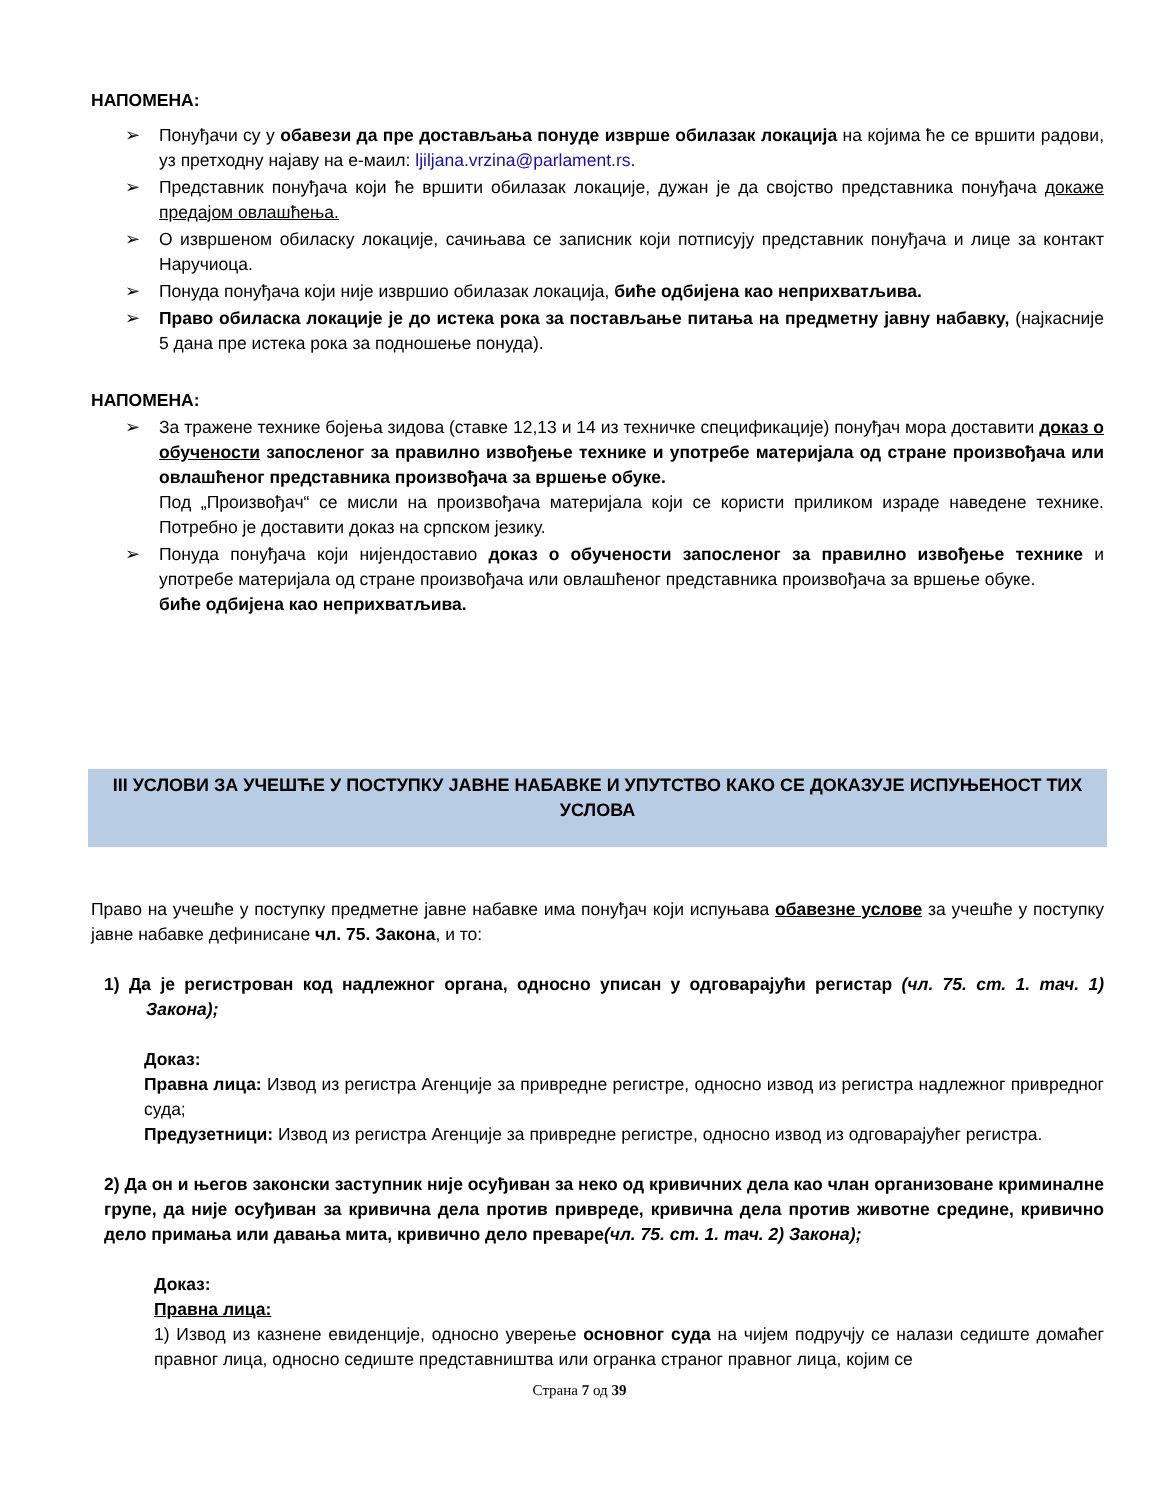НАПОМЕНА:
➢ Понуђачи су у обавези да пре достављања понуде изврше обилазак локација на којима ће се вршити радови, уз претходну најаву на е-маил: ljiljana.vrzina@parlament.rs.
➢ Представник понуђача који ће вршити обилазак локације, дужан је да својство представника понуђача докаже предајом овлашћења.
➢ О извршеном обиласку локације, сачињава се записник који потписују представник понуђача и лице за контакт Наручиоца.
➢ Понуда понуђача који није извршио обилазак локација, биће одбијена као неприхватљива.
➢ Право обиласка локације је до истека рока за постављање питања на предметну јавну набавку, (најкасније 5 дана пре истека рока за подношење понуда).
НАПОМЕНА:
➢ За тражене технике бојења зидова (ставке 12,13 и 14 из техничке спецификације) понуђач мора доставити доказ о обучености запосленог за правилно извођење технике и употребе материјала од стране произвођача или овлашћеног представника произвођача за вршење обуке.
Под „Произвођач“ се мисли на произвођача материјала који се користи приликом израде наведене технике. Потребно је доставити доказ на српском језику.
➢ Понуда понуђача који нијендоставио доказ о обучености запосленог за правилно извођење технике и употребе материјала од стране произвођача или овлашћеног представника произвођача за вршење обуке.
биће одбијена као неприхватљива.
III УСЛОВИ ЗА УЧЕШЋЕ У ПОСТУПКУ ЈАВНЕ НАБАВКЕ И УПУТСТВО КАКО СЕ ДОКАЗУЈЕ ИСПУЊЕНОСТ ТИХ УСЛОВА
Право на учешће у поступку предметне јавне набавке има понуђач који испуњава обавезне услове за учешће у поступку јавне набавке дефинисане чл. 75. Закона, и то:
1) Да је регистрован код надлежног органа, односно уписан у одговарајући регистар (чл. 75. ст. 1. тач. 1) Закона);
Доказ:
Правна лица: Извод из регистра Агенције за привредне регистре, односно извод из регистра надлежног привредног суда;
Предузетници: Извод из регистра Агенције за привредне регистре, односно извод из одговарајућег регистра.
2) Да он и његов законски заступник није осуђиван за неко од кривичних дела као члан организоване криминалне групе, да није осуђиван за кривична дела против привреде, кривична дела против животне средине, кривично дело примања или давања мита, кривично дело преваре(чл. 75. ст. 1. тач. 2) Закона);
Доказ:
Правна лица:
1) Извод из казнене евиденције, односно уверење основног суда на чијем подручју се налази седиште домаћег правног лица, односно седиште представништва или огранка страног правног лица, којим се
Страна 7 од 39